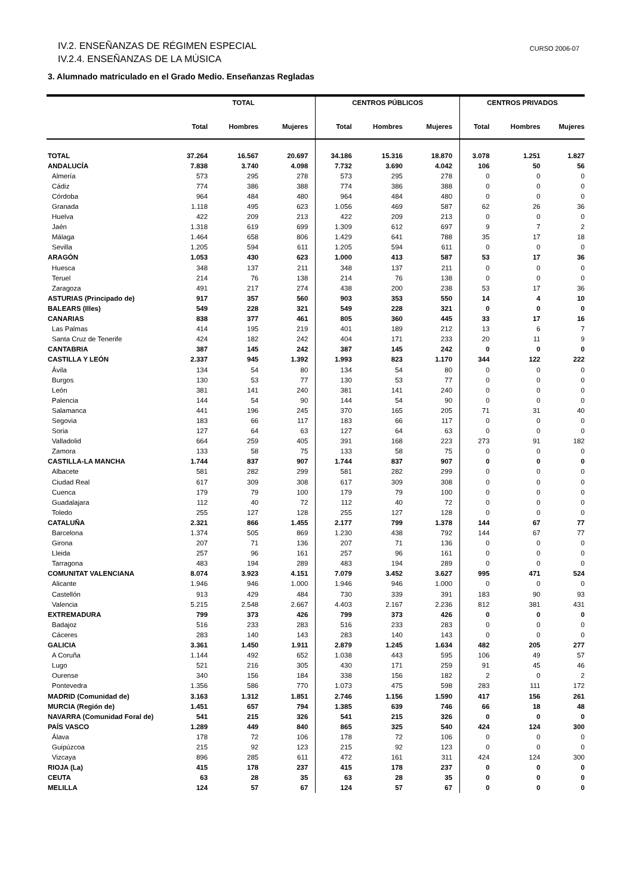IV.2. ENSEÑANZAS DE RÉGIMEN ESPECIAL
IV.2.4. ENSEÑANZAS DE LA MÚSICA
CURSO 2006-07
3. Alumnado matriculado en el Grado Medio. Enseñanzas Regladas
| | TOTAL | | | CENTROS PÚBLICOS | | | CENTROS PRIVADOS | | |
| --- | --- | --- | --- | --- | --- | --- | --- | --- | --- |
| | Total | Hombres | Mujeres | Total | Hombres | Mujeres | Total | Hombres | Mujeres |
| TOTAL | 37.264 | 16.567 | 20.697 | 34.186 | 15.316 | 18.870 | 3.078 | 1.251 | 1.827 |
| ANDALUCÍA | 7.838 | 3.740 | 4.098 | 7.732 | 3.690 | 4.042 | 106 | 50 | 56 |
| Almería | 573 | 295 | 278 | 573 | 295 | 278 | 0 | 0 | 0 |
| Cádiz | 774 | 386 | 388 | 774 | 386 | 388 | 0 | 0 | 0 |
| Córdoba | 964 | 484 | 480 | 964 | 484 | 480 | 0 | 0 | 0 |
| Granada | 1.118 | 495 | 623 | 1.056 | 469 | 587 | 62 | 26 | 36 |
| Huelva | 422 | 209 | 213 | 422 | 209 | 213 | 0 | 0 | 0 |
| Jaén | 1.318 | 619 | 699 | 1.309 | 612 | 697 | 9 | 7 | 2 |
| Málaga | 1.464 | 658 | 806 | 1.429 | 641 | 788 | 35 | 17 | 18 |
| Sevilla | 1.205 | 594 | 611 | 1.205 | 594 | 611 | 0 | 0 | 0 |
| ARAGÓN | 1.053 | 430 | 623 | 1.000 | 413 | 587 | 53 | 17 | 36 |
| Huesca | 348 | 137 | 211 | 348 | 137 | 211 | 0 | 0 | 0 |
| Teruel | 214 | 76 | 138 | 214 | 76 | 138 | 0 | 0 | 0 |
| Zaragoza | 491 | 217 | 274 | 438 | 200 | 238 | 53 | 17 | 36 |
| ASTURIAS (Principado de) | 917 | 357 | 560 | 903 | 353 | 550 | 14 | 4 | 10 |
| BALEARS (Illes) | 549 | 228 | 321 | 549 | 228 | 321 | 0 | 0 | 0 |
| CANARIAS | 838 | 377 | 461 | 805 | 360 | 445 | 33 | 17 | 16 |
| Las Palmas | 414 | 195 | 219 | 401 | 189 | 212 | 13 | 6 | 7 |
| Santa Cruz de Tenerife | 424 | 182 | 242 | 404 | 171 | 233 | 20 | 11 | 9 |
| CANTABRIA | 387 | 145 | 242 | 387 | 145 | 242 | 0 | 0 | 0 |
| CASTILLA Y LEÓN | 2.337 | 945 | 1.392 | 1.993 | 823 | 1.170 | 344 | 122 | 222 |
| Ávila | 134 | 54 | 80 | 134 | 54 | 80 | 0 | 0 | 0 |
| Burgos | 130 | 53 | 77 | 130 | 53 | 77 | 0 | 0 | 0 |
| León | 381 | 141 | 240 | 381 | 141 | 240 | 0 | 0 | 0 |
| Palencia | 144 | 54 | 90 | 144 | 54 | 90 | 0 | 0 | 0 |
| Salamanca | 441 | 196 | 245 | 370 | 165 | 205 | 71 | 31 | 40 |
| Segovia | 183 | 66 | 117 | 183 | 66 | 117 | 0 | 0 | 0 |
| Soria | 127 | 64 | 63 | 127 | 64 | 63 | 0 | 0 | 0 |
| Valladolid | 664 | 259 | 405 | 391 | 168 | 223 | 273 | 91 | 182 |
| Zamora | 133 | 58 | 75 | 133 | 58 | 75 | 0 | 0 | 0 |
| CASTILLA-LA MANCHA | 1.744 | 837 | 907 | 1.744 | 837 | 907 | 0 | 0 | 0 |
| Albacete | 581 | 282 | 299 | 581 | 282 | 299 | 0 | 0 | 0 |
| Ciudad Real | 617 | 309 | 308 | 617 | 309 | 308 | 0 | 0 | 0 |
| Cuenca | 179 | 79 | 100 | 179 | 79 | 100 | 0 | 0 | 0 |
| Guadalajara | 112 | 40 | 72 | 112 | 40 | 72 | 0 | 0 | 0 |
| Toledo | 255 | 127 | 128 | 255 | 127 | 128 | 0 | 0 | 0 |
| CATALUÑA | 2.321 | 866 | 1.455 | 2.177 | 799 | 1.378 | 144 | 67 | 77 |
| Barcelona | 1.374 | 505 | 869 | 1.230 | 438 | 792 | 144 | 67 | 77 |
| Girona | 207 | 71 | 136 | 207 | 71 | 136 | 0 | 0 | 0 |
| Lleida | 257 | 96 | 161 | 257 | 96 | 161 | 0 | 0 | 0 |
| Tarragona | 483 | 194 | 289 | 483 | 194 | 289 | 0 | 0 | 0 |
| COMUNITAT VALENCIANA | 8.074 | 3.923 | 4.151 | 7.079 | 3.452 | 3.627 | 995 | 471 | 524 |
| Alicante | 1.946 | 946 | 1.000 | 1.946 | 946 | 1.000 | 0 | 0 | 0 |
| Castellón | 913 | 429 | 484 | 730 | 339 | 391 | 183 | 90 | 93 |
| Valencia | 5.215 | 2.548 | 2.667 | 4.403 | 2.167 | 2.236 | 812 | 381 | 431 |
| EXTREMADURA | 799 | 373 | 426 | 799 | 373 | 426 | 0 | 0 | 0 |
| Badajoz | 516 | 233 | 283 | 516 | 233 | 283 | 0 | 0 | 0 |
| Cáceres | 283 | 140 | 143 | 283 | 140 | 143 | 0 | 0 | 0 |
| GALICIA | 3.361 | 1.450 | 1.911 | 2.879 | 1.245 | 1.634 | 482 | 205 | 277 |
| A Coruña | 1.144 | 492 | 652 | 1.038 | 443 | 595 | 106 | 49 | 57 |
| Lugo | 521 | 216 | 305 | 430 | 171 | 259 | 91 | 45 | 46 |
| Ourense | 340 | 156 | 184 | 338 | 156 | 182 | 2 | 0 | 2 |
| Pontevedra | 1.356 | 586 | 770 | 1.073 | 475 | 598 | 283 | 111 | 172 |
| MADRID (Comunidad de) | 3.163 | 1.312 | 1.851 | 2.746 | 1.156 | 1.590 | 417 | 156 | 261 |
| MURCIA (Región de) | 1.451 | 657 | 794 | 1.385 | 639 | 746 | 66 | 18 | 48 |
| NAVARRA (Comunidad Foral de) | 541 | 215 | 326 | 541 | 215 | 326 | 0 | 0 | 0 |
| PAÍS VASCO | 1.289 | 449 | 840 | 865 | 325 | 540 | 424 | 124 | 300 |
| Álava | 178 | 72 | 106 | 178 | 72 | 106 | 0 | 0 | 0 |
| Guipúzcoa | 215 | 92 | 123 | 215 | 92 | 123 | 0 | 0 | 0 |
| Vizcaya | 896 | 285 | 611 | 472 | 161 | 311 | 424 | 124 | 300 |
| RIOJA (La) | 415 | 178 | 237 | 415 | 178 | 237 | 0 | 0 | 0 |
| CEUTA | 63 | 28 | 35 | 63 | 28 | 35 | 0 | 0 | 0 |
| MELILLA | 124 | 57 | 67 | 124 | 57 | 67 | 0 | 0 | 0 |